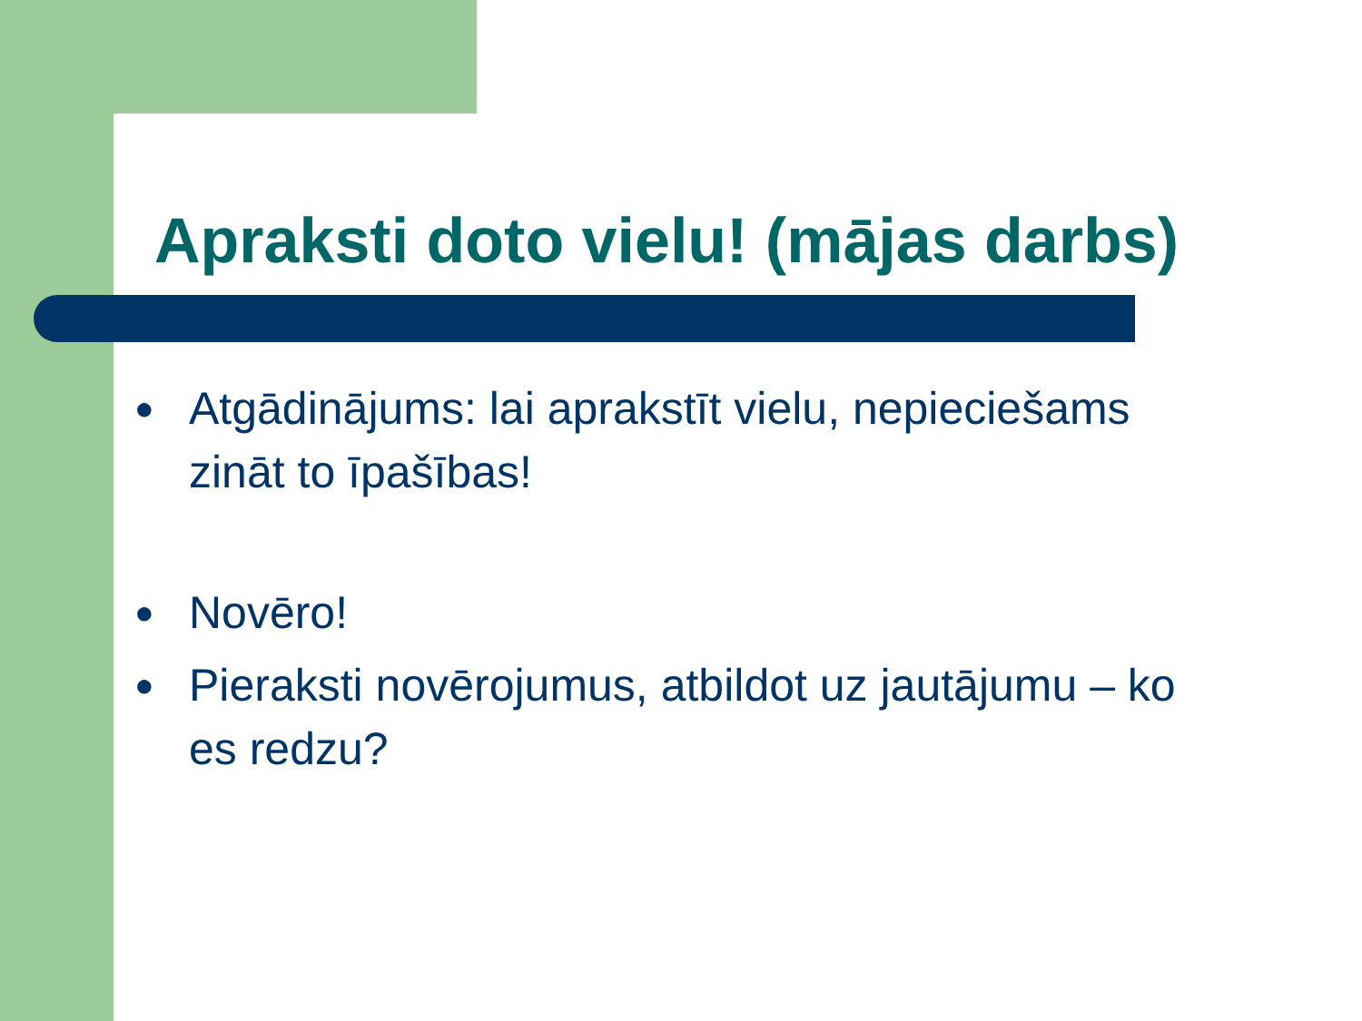Apraksti doto vielu! (mājas darbs)
● Atgādinājums: lai aprakstīt vielu, nepieciešams zināt to īpašības!
● Novēro!
● Pieraksti novērojumus, atbildot uz jautājumu – ko es redzu?